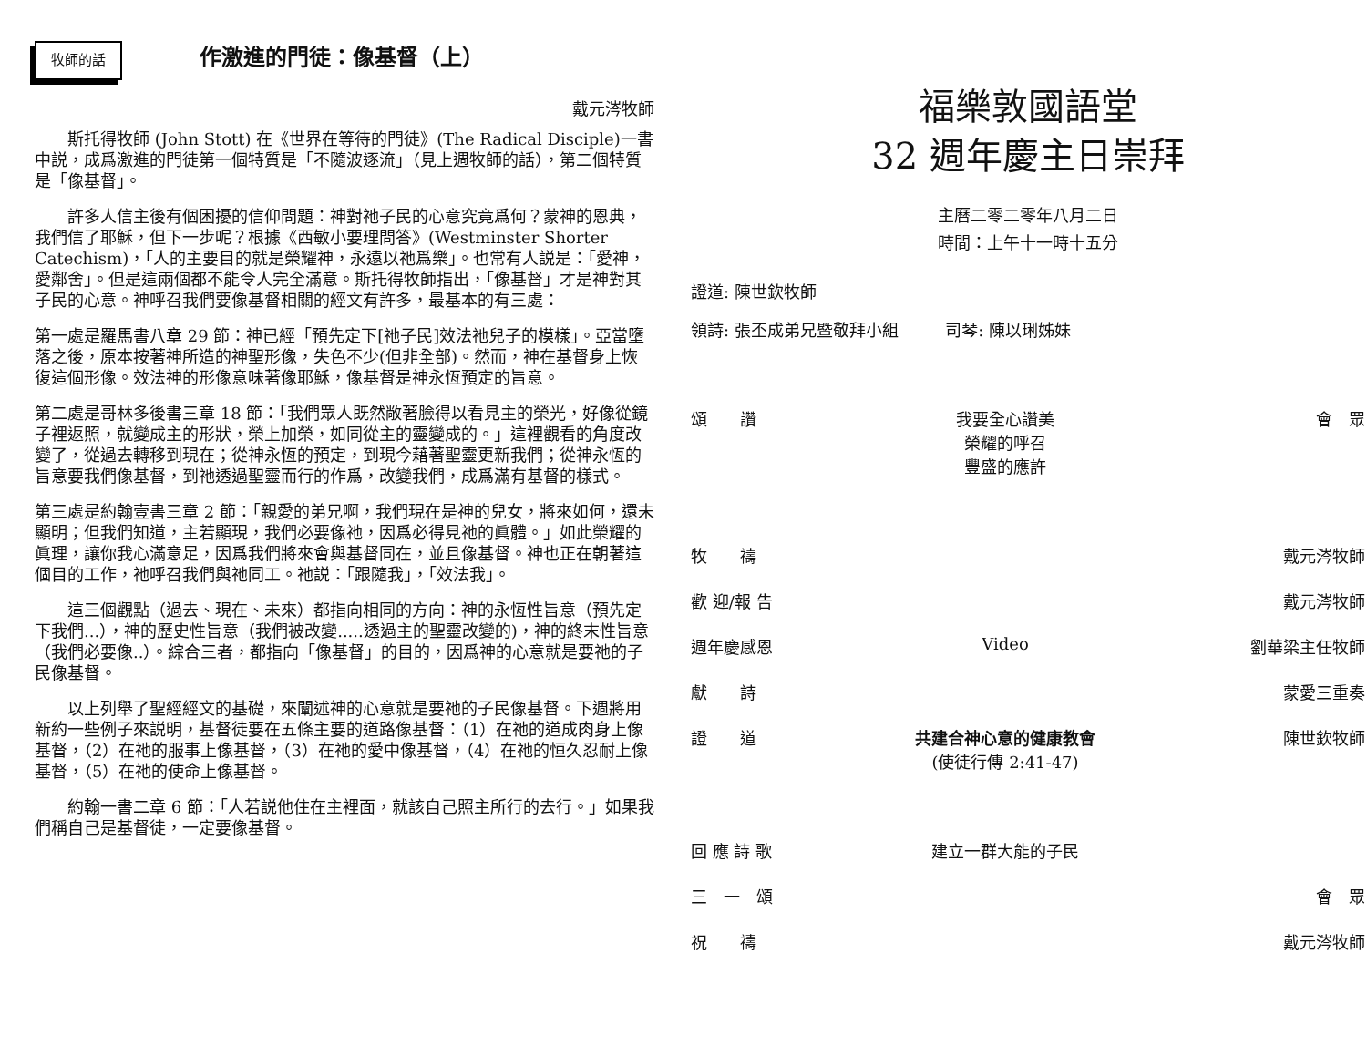牧師的話
作激進的門徒：像基督（上）
戴元涔牧師
斯托得牧師 (John Stott) 在《世界在等待的門徒》(The Radical Disciple)一書中説，成爲激進的門徒第一個特質是「不隨波逐流」（見上週牧師的話），第二個特質是「像基督」。
許多人信主後有個困擾的信仰問題：神對祂子民的心意究竟爲何？蒙神的恩典，我們信了耶穌，但下一步呢？根據《西敏小要理問答》(Westminster Shorter Catechism)，「人的主要目的就是榮耀神，永遠以祂爲樂」。也常有人説是：「愛神，愛鄰舍」。但是這兩個都不能令人完全滿意。斯托得牧師指出，「像基督」才是神對其子民的心意。神呼召我們要像基督相關的經文有許多，最基本的有三處：
第一處是羅馬書八章 29 節：神已經「預先定下[祂子民]效法祂兒子的模樣」。亞當墮落之後，原本按著神所造的神聖形像，失色不少(但非全部)。然而，神在基督身上恢復這個形像。效法神的形像意味著像耶穌，像基督是神永恆預定的旨意。
第二處是哥林多後書三章 18 節：「我們眾人既然敞著臉得以看見主的榮光，好像從鏡子裡返照，就變成主的形狀，榮上加榮，如同從主的靈變成的。」這裡觀看的角度改變了，從過去轉移到現在；從神永恆的預定，到現今藉著聖靈更新我們；從神永恆的旨意要我們像基督，到祂透過聖靈而行的作爲，改變我們，成爲滿有基督的樣式。
第三處是約翰壹書三章 2 節：「親愛的弟兄啊，我們現在是神的兒女，將來如何，還未顯明；但我們知道，主若顯現，我們必要像祂，因爲必得見祂的眞體。」如此榮耀的眞理，讓你我心滿意足，因爲我們將來會與基督同在，並且像基督。神也正在朝著這個目的工作，祂呼召我們與祂同工。祂説：「跟隨我」，「效法我」。
這三個觀點（過去、現在、未來）都指向相同的方向：神的永恆性旨意（預先定下我們...），神的歷史性旨意（我們被改變.....透過主的聖靈改變的)，神的終末性旨意（我們必要像..）。綜合三者，都指向「像基督」的目的，因爲神的心意就是要祂的子民像基督。
以上列舉了聖經經文的基礎，來闡述神的心意就是要祂的子民像基督。下週將用新約一些例子來説明，基督徒要在五條主要的道路像基督：（1）在祂的道成肉身上像基督，（2）在祂的服事上像基督，（3）在祂的愛中像基督，（4）在祂的恒久忍耐上像基督，（5）在祂的使命上像基督。
約翰一書二章 6 節：「人若説他住在主裡面，就該自己照主所行的去行。」如果我們稱自己是基督徒，一定要像基督。
福樂敦國語堂
32 週年慶主日崇拜
主曆二零二零年八月二日
時間：上午十一時十五分
證道: 陳世欽牧師
領詩: 張丕成弟兄暨敬拜小組 司琴: 陳以琍姊妹
| 頌 讚 | 我要全心讚美 榮耀的呼召 豐盛的應許 | 會 眾 |
| 牧 禱 | | 戴元涔牧師 |
| 歡 迎/報 告 | | 戴元涔牧師 |
| 週年慶感恩 | Video | 劉華梁主任牧師 |
| 獻 詩 | | 蒙愛三重奏 |
| 證 道 | 共建合神心意的健康教會 (使徒行傳 2:41-47) | 陳世欽牧師 |
| 回 應 詩 歌 | 建立一群大能的子民 | |
| 三 一 頌 | | 會 眾 |
| 祝 禱 | | 戴元涔牧師 |